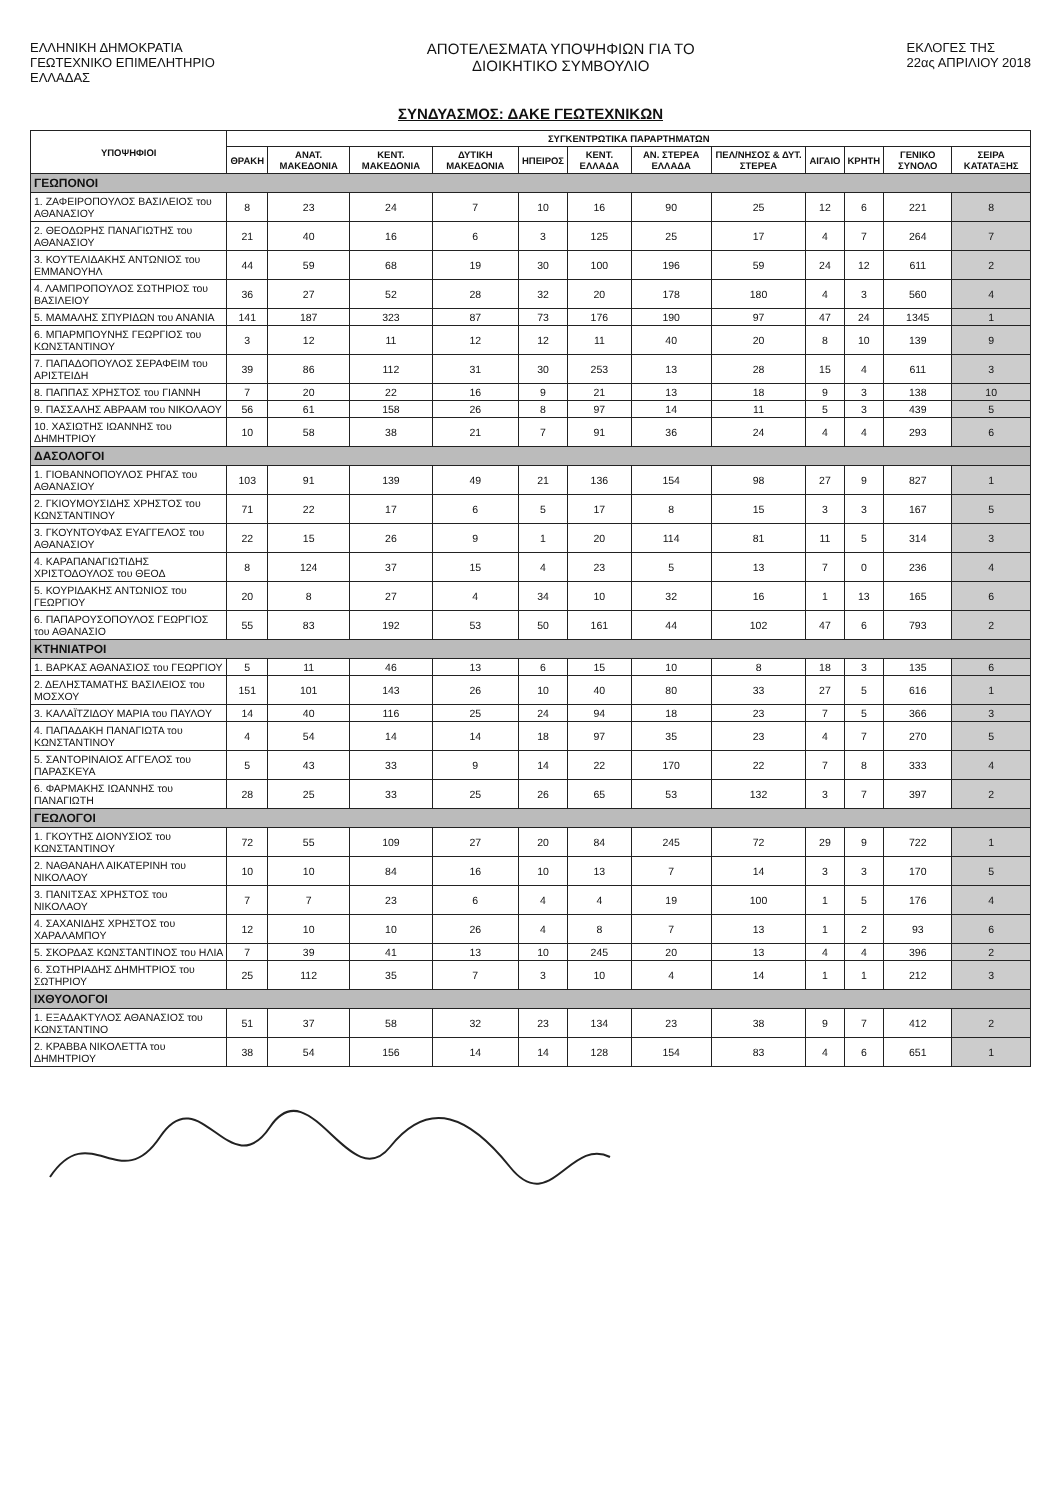ΕΛΛΗΝΙΚΗ ΔΗΜΟΚΡΑΤΙΑ
ΓΕΩΤΕΧΝΙΚΟ ΕΠΙΜΕΛΗΤΗΡΙΟ
ΕΛΛΑΔΑΣ
ΑΠΟΤΕΛΕΣΜΑΤΑ ΥΠΟΨΗΦΙΩΝ ΓΙΑ ΤΟ
ΔΙΟΙΚΗΤΙΚΟ ΣΥΜΒΟΥΛΙΟ
ΕΚΛΟΓΕΣ ΤΗΣ
22ας ΑΠΡΙΛΙΟΥ 2018
ΣΥΝΔΥΑΣΜΟΣ: ΔΑΚΕ ΓΕΩΤΕΧΝΙΚΩΝ
| ΥΠΟΨΗΦΙΟΙ | ΣΥΓΚΕΝΤΡΩΤΙΚΑ ΠΑΡΑΡΤΗΜΑΤΩΝ | | | | | | | | | | | |
| --- | --- | --- | --- | --- | --- | --- | --- | --- | --- | --- | --- | --- |
| | ΘΡΑΚΗ | ΑΝΑΤ. ΜΑΚΕΔΟΝΙΑ | ΚΕΝΤ. ΜΑΚΕΔΟΝΙΑ | ΔΥΤΙΚΗ ΜΑΚΕΔΟΝΙΑ | ΗΠΕΙΡΟΣ | ΚΕΝΤ. ΕΛΛΑΔΑ | ΑΝ. ΣΤΕΡΕΑ ΕΛΛΑΔΑ | ΠΕΛ/ΝΗΣΟΣ & ΔΥΤ. ΣΤΕΡΕΑ | ΑΙΓΑΙΟ | ΚΡΗΤΗ | ΓΕΝΙΚΟ ΣΥΝΟΛΟ | ΣΕΙΡΑ ΚΑΤΑΤΑΞΗΣ |
| ΓΕΩΠΟΝΟΙ | | | | | | | | | | | | |
| 1. ΖΑΦΕΙΡΟΠΟΥΛΟΣ ΒΑΣΙΛΕΙΟΣ του ΑΘΑΝΑΣΙΟΥ | 8 | 23 | 24 | 7 | 10 | 16 | 90 | 25 | 12 | 6 | 221 | 8 |
| 2. ΘΕΟΔΩΡΗΣ ΠΑΝΑΓΙΩΤΗΣ του ΑΘΑΝΑΣΙΟΥ | 21 | 40 | 16 | 6 | 3 | 125 | 25 | 17 | 4 | 7 | 264 | 7 |
| 3. ΚΟΥΤΕΛΙΔΑΚΗΣ ΑΝΤΩΝΙΟΣ του ΕΜΜΑΝΟΥΗΛ | 44 | 59 | 68 | 19 | 30 | 100 | 196 | 59 | 24 | 12 | 611 | 2 |
| 4. ΛΑΜΠΡΟΠΟΥΛΟΣ ΣΩΤΗΡΙΟΣ του ΒΑΣΙΛΕΙΟΥ | 36 | 27 | 52 | 28 | 32 | 20 | 178 | 180 | 4 | 3 | 560 | 4 |
| 5. ΜΑΜΑΛΗΣ ΣΠΥΡΙΔΩΝ του ΑΝΑΝΙΑ | 141 | 187 | 323 | 87 | 73 | 176 | 190 | 97 | 47 | 24 | 1345 | 1 |
| 6. ΜΠΑΡΜΠΟΥΝΗΣ ΓΕΩΡΓΙΟΣ του ΚΩΝΣΤΑΝΤΙΝΟΥ | 3 | 12 | 11 | 12 | 12 | 11 | 40 | 20 | 8 | 10 | 139 | 9 |
| 7. ΠΑΠΑΔΟΠΟΥΛΟΣ ΣΕΡΑΦΕΙΜ του ΑΡΙΣΤΕΙΔΗ | 39 | 86 | 112 | 31 | 30 | 253 | 13 | 28 | 15 | 4 | 611 | 3 |
| 8. ΠΑΠΠΑΣ ΧΡΗΣΤΟΣ του ΓΙΑΝΝΗ | 7 | 20 | 22 | 16 | 9 | 21 | 13 | 18 | 9 | 3 | 138 | 10 |
| 9. ΠΑΣΣΑΛΗΣ ΑΒΡΑΑΜ του ΝΙΚΟΛΑΟΥ | 56 | 61 | 158 | 26 | 8 | 97 | 14 | 11 | 5 | 3 | 439 | 5 |
| 10. ΧΑΣΙΩΤΗΣ ΙΩΑΝΝΗΣ του ΔΗΜΗΤΡΙΟΥ | 10 | 58 | 38 | 21 | 7 | 91 | 36 | 24 | 4 | 4 | 293 | 6 |
| ΔΑΣΟΛΟΓΟΙ | | | | | | | | | | | | |
| 1. ΓΙΟΒΑΝΝΟΠΟΥΛΟΣ ΡΗΓΑΣ του ΑΘΑΝΑΣΙΟΥ | 103 | 91 | 139 | 49 | 21 | 136 | 154 | 98 | 27 | 9 | 827 | 1 |
| 2. ΓΚΙΟΥΜΟΥΣΙΔΗΣ ΧΡΗΣΤΟΣ του ΚΩΝΣΤΑΝΤΙΝΟΥ | 71 | 22 | 17 | 6 | 5 | 17 | 8 | 15 | 3 | 3 | 167 | 5 |
| 3. ΓΚΟΥΝΤΟΥΦΑΣ ΕΥΑΓΓΕΛΟΣ του ΑΘΑΝΑΣΙΟΥ | 22 | 15 | 26 | 9 | 1 | 20 | 114 | 81 | 11 | 5 | 314 | 3 |
| 4. ΚΑΡΑΠΑΝΑΓΙΩΤΙΔΗΣ ΧΡΙΣΤΟΔΟΥΛΟΣ του ΘΕΟΔ | 8 | 124 | 37 | 15 | 4 | 23 | 5 | 13 | 7 | 0 | 236 | 4 |
| 5. ΚΟΥΡΙΔΑΚΗΣ ΑΝΤΩΝΙΟΣ του ΓΕΩΡΓΙΟΥ | 20 | 8 | 27 | 4 | 34 | 10 | 32 | 16 | 1 | 13 | 165 | 6 |
| 6. ΠΑΠΑΡΟΥΣΟΠΟΥΛΟΣ ΓΕΩΡΓΙΟΣ του ΑΘΑΝΑΣΙΟ | 55 | 83 | 192 | 53 | 50 | 161 | 44 | 102 | 47 | 6 | 793 | 2 |
| ΚΤΗΝΙΑΤΡΟΙ | | | | | | | | | | | | |
| 1. ΒΑΡΚΑΣ ΑΘΑΝΑΣΙΟΣ του ΓΕΩΡΓΙΟΥ | 5 | 11 | 46 | 13 | 6 | 15 | 10 | 8 | 18 | 3 | 135 | 6 |
| 2. ΔΕΛΗΣΤΑΜΑΤΗΣ ΒΑΣΙΛΕΙΟΣ του ΜΟΣΧΟΥ | 151 | 101 | 143 | 26 | 10 | 40 | 80 | 33 | 27 | 5 | 616 | 1 |
| 3. ΚΑΛΑΪΤΖΙΔΟΥ ΜΑΡΙΑ του ΠΑΥΛΟΥ | 14 | 40 | 116 | 25 | 24 | 94 | 18 | 23 | 7 | 5 | 366 | 3 |
| 4. ΠΑΠΑΔΑΚΗ ΠΑΝΑΓΙΩΤΑ του ΚΩΝΣΤΑΝΤΙΝΟΥ | 4 | 54 | 14 | 14 | 18 | 97 | 35 | 23 | 4 | 7 | 270 | 5 |
| 5. ΣΑΝΤΟΡΙΝΑΙΟΣ ΑΓΓΕΛΟΣ του ΠΑΡΑΣΚΕΥΑ | 5 | 43 | 33 | 9 | 14 | 22 | 170 | 22 | 7 | 8 | 333 | 4 |
| 6. ΦΑΡΜΑΚΗΣ ΙΩΑΝΝΗΣ του ΠΑΝΑΓΙΩΤΗ | 28 | 25 | 33 | 25 | 26 | 65 | 53 | 132 | 3 | 7 | 397 | 2 |
| ΓΕΩΛΟΓΟΙ | | | | | | | | | | | | |
| 1. ΓΚΟΥΤΗΣ ΔΙΟΝΥΣΙΟΣ του ΚΩΝΣΤΑΝΤΙΝΟΥ | 72 | 55 | 109 | 27 | 20 | 84 | 245 | 72 | 29 | 9 | 722 | 1 |
| 2. ΝΑΘΑΝΑΗΛ ΑΙΚΑΤΕΡΙΝΗ του ΝΙΚΟΛΑΟΥ | 10 | 10 | 84 | 16 | 10 | 13 | 7 | 14 | 3 | 3 | 170 | 5 |
| 3. ΠΑΝΙΤΣΑΣ ΧΡΗΣΤΟΣ του ΝΙΚΟΛΑΟΥ | 7 | 7 | 23 | 6 | 4 | 4 | 19 | 100 | 1 | 5 | 176 | 4 |
| 4. ΣΑΧΑΝΙΔΗΣ ΧΡΗΣΤΟΣ του ΧΑΡΑΛΑΜΠΟΥ | 12 | 10 | 10 | 26 | 4 | 8 | 7 | 13 | 1 | 2 | 93 | 6 |
| 5. ΣΚΟΡΔΑΣ ΚΩΝΣΤΑΝΤΙΝΟΣ του ΗΛΙΑ | 7 | 39 | 41 | 13 | 10 | 245 | 20 | 13 | 4 | 4 | 396 | 2 |
| 6. ΣΩΤΗΡΙΑΔΗΣ ΔΗΜΗΤΡΙΟΣ του ΣΩΤΗΡΙΟΥ | 25 | 112 | 35 | 7 | 3 | 10 | 4 | 14 | 1 | 1 | 212 | 3 |
| ΙΧΘΥΟΛΟΓΟΙ | | | | | | | | | | | | |
| 1. ΕΞΑΔΑΚΤΥΛΟΣ ΑΘΑΝΑΣΙΟΣ του ΚΩΝΣΤΑΝΤΙΝΟ | 51 | 37 | 58 | 32 | 23 | 134 | 23 | 38 | 9 | 7 | 412 | 2 |
| 2. ΚΡΑΒΒΑ ΝΙΚΟΛΕΤΤΑ του ΔΗΜΗΤΡΙΟΥ | 38 | 54 | 156 | 14 | 14 | 128 | 154 | 83 | 4 | 6 | 651 | 1 |